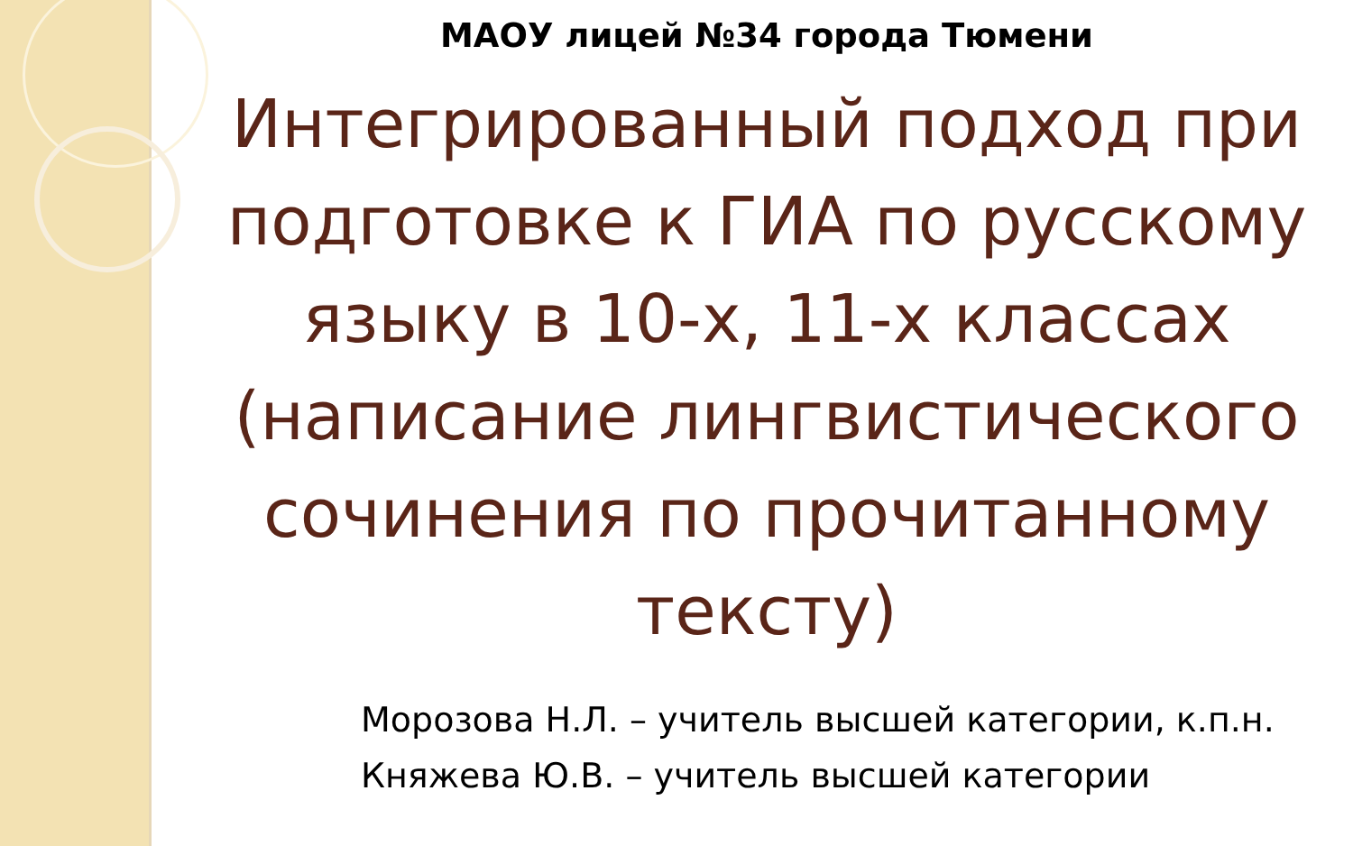МАОУ лицей №34 города Тюмени
Интегрированный подход при подготовке к ГИА по русскому языку в 10-х, 11-х классах (написание лингвистического сочинения по прочитанному тексту)
Морозова Н.Л. – учитель высшей категории, к.п.н.
Княжева Ю.В. – учитель высшей категории